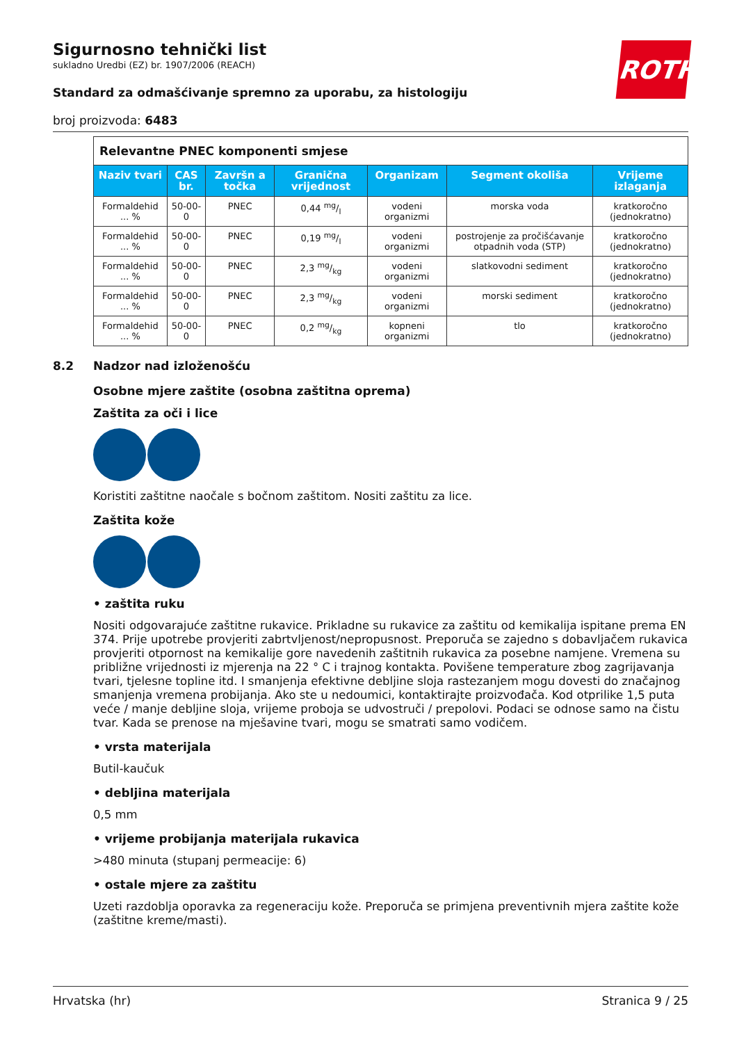ROTH
Sigurnosno tehnički list
sukladno Uredbi (EZ) br. 1907/2006 (REACH)
Standard za odmašćivanje spremno za uporabu, za histologiju
broj proizvoda: 6483
| Relevantne PNEC komponenti smjese | | | | | | |
| Naziv tvari | CAS br. | Završn a točka | Granična vrijednost | Organizam | Segment okoliša | Vrijeme izlaganja |
| Formaldehid ... % | 50-00-0 | PNEC | 0,44 mg/l | vodeni organizmi | morska voda | kratkoročno (jednokratno) |
| Formaldehid ... % | 50-00-0 | PNEC | 0,19 mg/l | vodeni organizmi | postrojenje za pročišćavanje otpadnih voda (STP) | kratkoročno (jednokratno) |
| Formaldehid ... % | 50-00-0 | PNEC | 2,3 mg/kg | vodeni organizmi | slatkovodni sediment | kratkoročno (jednokratno) |
| Formaldehid ... % | 50-00-0 | PNEC | 2,3 mg/kg | vodeni organizmi | morski sediment | kratkoročno (jednokratno) |
| Formaldehid ... % | 50-00-0 | PNEC | 0,2 mg/kg | kopneni organizmi | tlo | kratkoročno (jednokratno) |
8.2 Nadzor nad izloženošću
Osobne mjere zaštite (osobna zaštitna oprema)
Zaštita za oči i lice
Koristiti zaštitne naočale s bočnom zaštitom. Nositi zaštitu za lice.
Zaštita kože
• zaštita ruku
Nositi odgovarajuće zaštitne rukavice. Prikladne su rukavice za zaštitu od kemikalija ispitane prema EN 374. Prije upotrebe provjeriti zabrtvljenost/nepropusnost. Preporuča se zajedno s dobavljačem rukavica provjeriti otpornost na kemikalije gore navedenih zaštitnih rukavica za posebne namjene. Vremena su približne vrijednosti iz mjerenja na 22 ° C i trajnog kontakta. Povišene temperature zbog zagrijavanja tvari, tjelesne topline itd. I smanjenja efektivne debljine sloja rastezanjem mogu dovesti do značajnog smanjenja vremena probijanja. Ako ste u nedoumici, kontaktirajte proizvođača. Kod otprilike 1,5 puta veće / manje debljine sloja, vrijeme proboja se udvostruči / prepolovi. Podaci se odnose samo na čistu tvar. Kada se prenose na mješavine tvari, mogu se smatrati samo vodičem.
• vrsta materijala
Butil-kaučuk
• debljina materijala
0,5 mm
• vrijeme probijanja materijala rukavica
>480 minuta (stupanj permeacije: 6)
• ostale mjere za zaštitu
Uzeti razdoblja oporavka za regeneraciju kože. Preporuča se primjena preventivnih mjera zaštite kože (zaštitne kreme/masti).
Hrvatska (hr) Stranica 9 / 25